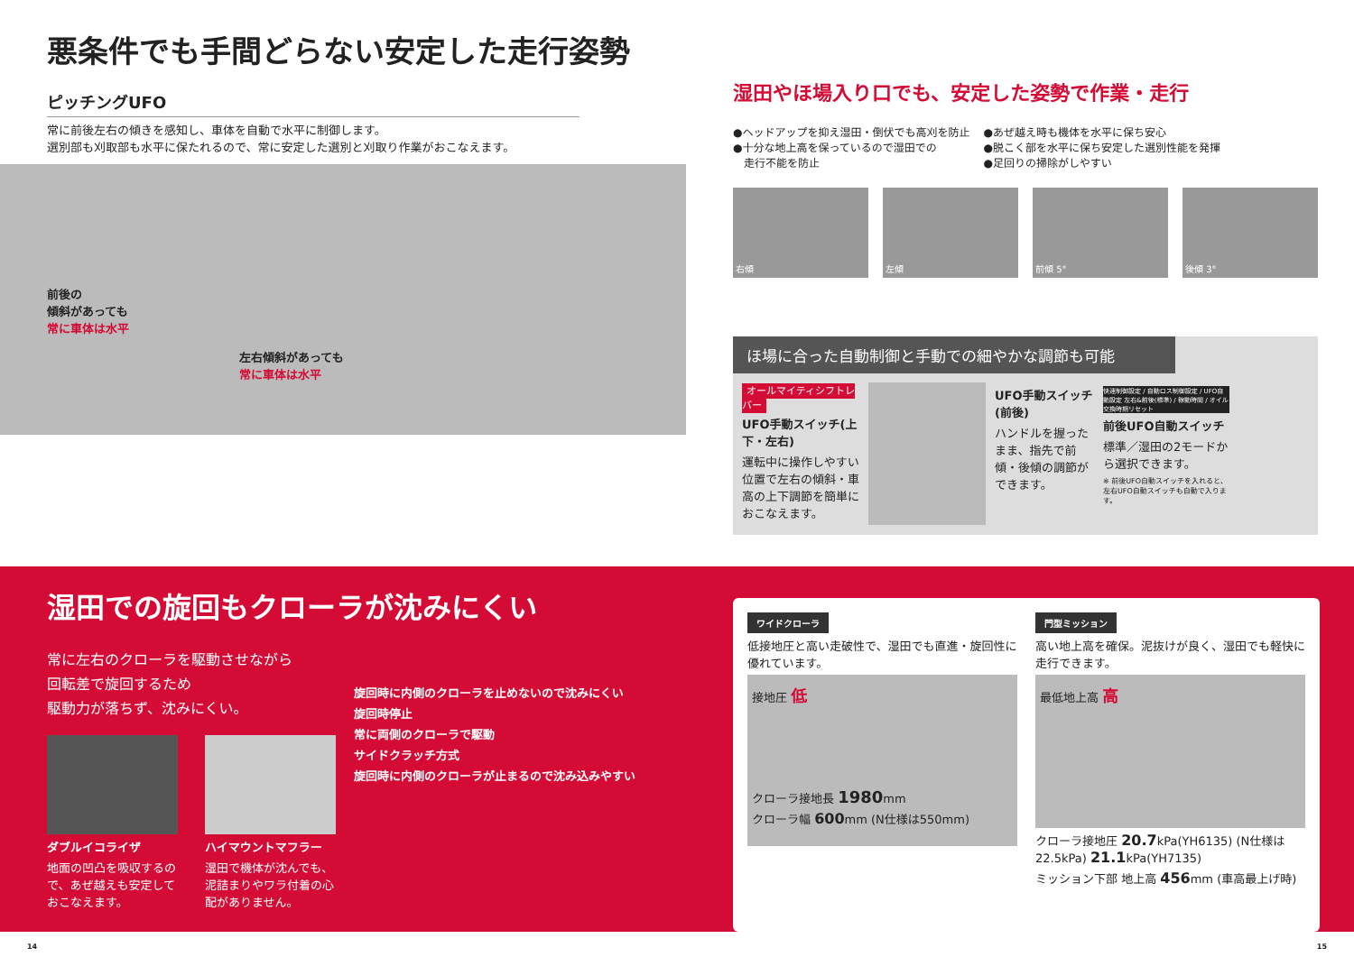悪条件でも手間どらない安定した走行姿勢
ピッチングUFO
常に前後左右の傾きを感知し、車体を自動で水平に制御します。
選別部も刈取部も水平に保たれるので、常に安定した選別と刈取り作業がおこなえます。
前後の
傾斜があっても
常に車体は水平
左右傾斜があっても
常に車体は水平
湿田やほ場入り口でも、安定した姿勢で作業・走行
●ヘッドアップを抑え湿田・倒伏でも高刈を防止
●十分な地上高を保っているので湿田での
　走行不能を防止
●あぜ越え時も機体を水平に保ち安心
●脱こく部を水平に保ち安定した選別性能を発揮
●足回りの掃除がしやすい
右傾 左傾 前傾 5° 後傾 3°
ほ場に合った自動制御と手動での細やかな調節も可能
オールマイティシフトレバー
UFO手動スイッチ(上下・左右)
運転中に操作しやすい位置で左右の傾斜・車高の上下調節を簡単におこなえます。
UFO手動スイッチ(前後)
ハンドルを握ったまま、指先で前傾・後傾の調節ができます。
快速制御設定 / 自動ロス制御設定 / UFO自動設定 左右&前後(標準) / 稼動時間 / オイル交換時期リセット
前後UFO自動スイッチ
標準／湿田の2モードから選択できます。
※ 前後UFO自動スイッチを入れると、左右UFO自動スイッチも自動で入ります。
湿田での旋回もクローラが沈みにくい
常に左右のクローラを駆動させながら
回転差で旋回するため
駆動力が落ちず、沈みにくい。
ダブルイコライザ
地面の凹凸を吸収するので、あぜ越えも安定しておこなえます。
ハイマウントマフラー
湿田で機体が沈んでも、泥詰まりやワラ付着の心配がありません。
旋回時に内側のクローラを止めないので沈みにくい
旋回時停止
常に両側のクローラで駆動
サイドクラッチ方式
旋回時に内側のクローラが止まるので沈み込みやすい
ワイドクローラ
低接地圧と高い走破性で、湿田でも直進・旋回性に優れています。
接地圧 低
クローラ接地長 1980mm
クローラ幅 600mm (N仕様は550mm)
門型ミッション
高い地上高を確保。泥抜けが良く、湿田でも軽快に走行できます。
最低地上高 高
クローラ接地圧 20.7kPa(YH6135) (N仕様は22.5kPa) 21.1kPa(YH7135)
ミッション下部 地上高 456mm (車高最上げ時)
14 15